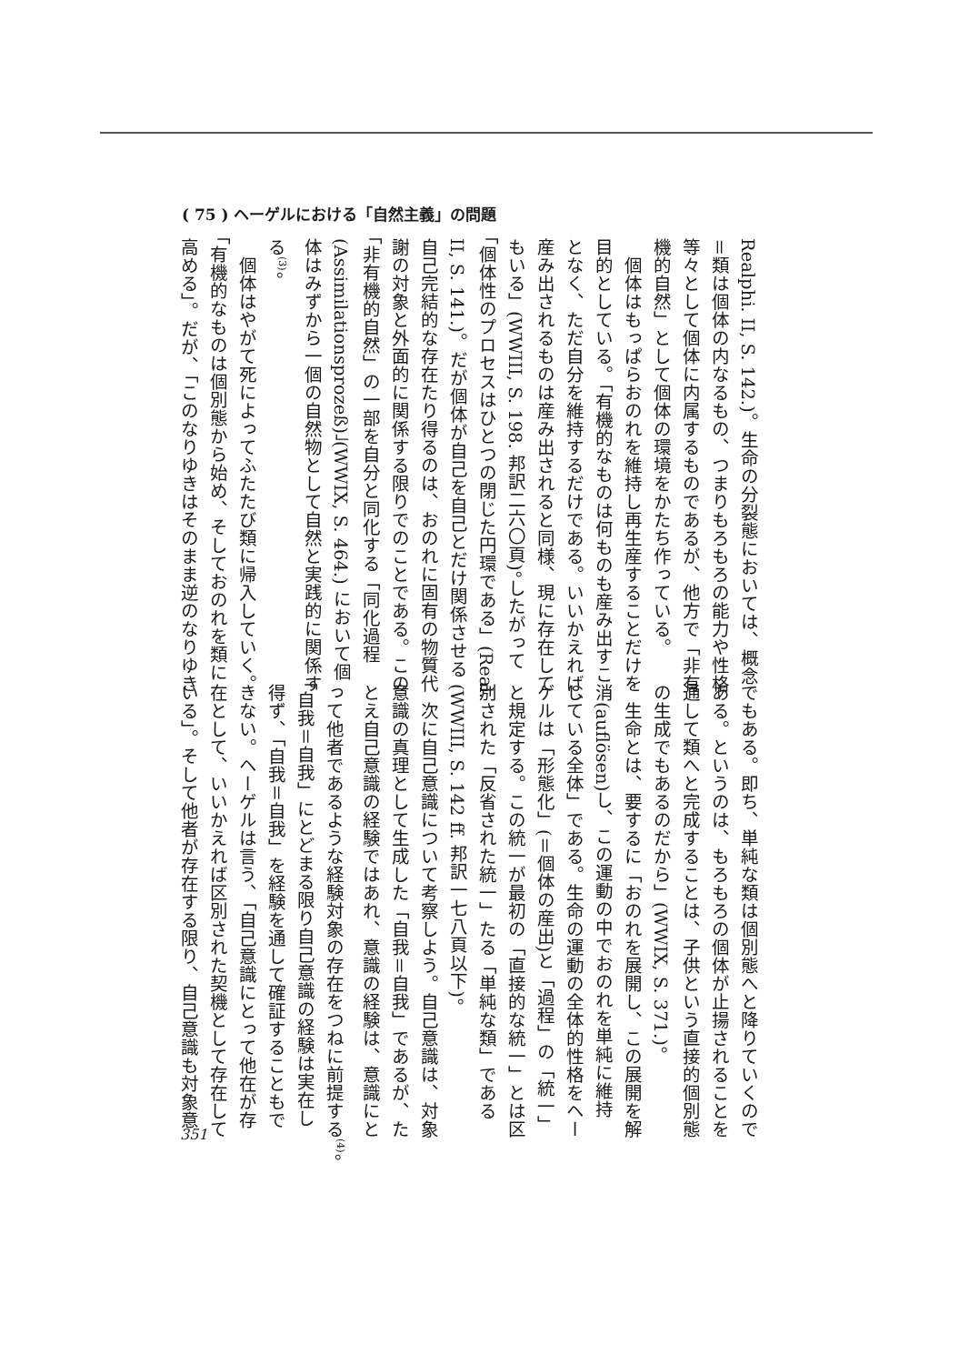( 75 ) ヘーゲルにおける「自然主義」の問題
Realphi. II, S. 142.)。生命の分裂態においては、概念
＝類は個体の内なるもの、つまりもろもろの能力や性格
等々として個体に内属するものであるが、他方で「非有
機的自然」として個体の環境をかたち作っている。
　個体はもっぱらおのれを維持し再生産することだけを
目的としている。「有機的なものは何ものも産み出すこ
となく、ただ自分を維持するだけである。いいかえれば、
産み出されるものは産み出されると同様、現に存在して
もいる」(WWIII, S. 198. 邦訳二六〇頁)。したがって
「個体性のプロセスはひとつの閉じた円環である」(Real.
II, S. 141.)。だが個体が自己を自己とだけ関係させる
自己完結的な存在たり得るのは、おのれに固有の物質代
謝の対象と外面的に関係する限りでのことである。この
「非有機的自然」の一部を自分と同化する「同化過程
(Assimilationsprozeß)」(WWIX, S. 464.) において個
体はみずから一個の自然物として自然と実践的に関係す
る<sup>(3)</sup>。
　個体はやがて死によってふたたび類に帰入していく。
「有機的なものは個別態から始め、そしておのれを類に
高める」。だが、「このなりゆきはそのまま逆のなりゆき
でもある。即ち、単純な類は個別態へと降りていくので
ある。というのは、もろもろの個体が止揚されることを
通して類へと完成することは、子供という直接的個別態
の生成でもあるのだから」(WWIX, S. 371.)。
　生命とは、要するに「おのれを展開し、この展開を解
消(auflösen)し、この運動の中でおのれを単純に維持
している全体」である。生命の運動の全体的性格をヘー
ゲルは「形態化」(＝個体の産出)と「過程」の「統一」
と規定する。この統一が最初の「直接的な統一」とは区
別された「反省された統一」たる「単純な類」である
(WWIII, S. 142 ff. 邦訳一七八頁以下)。
　次に自己意識について考察しよう。自己意識は、対象
意識の真理として生成した「自我＝自我」であるが、た
とえ自己意識の経験ではあれ、意識の経験は、意識にと
って他者であるような経験対象の存在をつねに前提する<sup>(4)</sup>。
「自我＝自我」にとどまる限り自己意識の経験は実在し
得ず、「自我＝自我」を経験を通して確証することもで
きない。ヘーゲルは言う、「自己意識にとって他在が存
在として、いいかえれば区別された契機として存在して
いる」。そして他者が存在する限り、自己意識も対象意
351